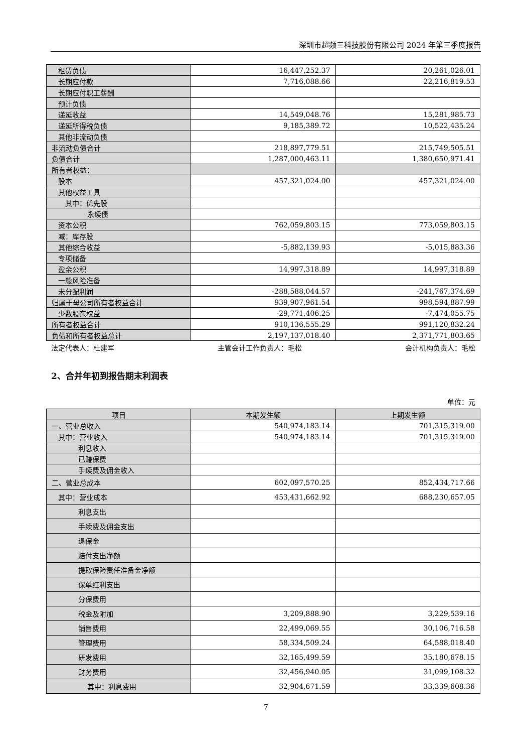深圳市超频三科技股份有限公司 2024 年第三季度报告
| 租赁负债 | 16,447,252.37 | 20,261,026.01 |
| 长期应付款 | 7,716,088.66 | 22,216,819.53 |
| 长期应付职工薪酬 | | |
| 预计负债 | | |
| 递延收益 | 14,549,048.76 | 15,281,985.73 |
| 递延所得税负债 | 9,185,389.72 | 10,522,435.24 |
| 其他非流动负债 | | |
| 非流动负债合计 | 218,897,779.51 | 215,749,505.51 |
| 负债合计 | 1,287,000,463.11 | 1,380,650,971.41 |
| 所有者权益： | | |
| 股本 | 457,321,024.00 | 457,321,024.00 |
| 其他权益工具 | | |
| 其中：优先股 | | |
| 永续债 | | |
| 资本公积 | 762,059,803.15 | 773,059,803.15 |
| 减：库存股 | | |
| 其他综合收益 | -5,882,139.93 | -5,015,883.36 |
| 专项储备 | | |
| 盈余公积 | 14,997,318.89 | 14,997,318.89 |
| 一般风险准备 | | |
| 未分配利润 | -288,588,044.57 | -241,767,374.69 |
| 归属于母公司所有者权益合计 | 939,907,961.54 | 998,594,887.99 |
| 少数股东权益 | -29,771,406.25 | -7,474,055.75 |
| 所有者权益合计 | 910,136,555.29 | 991,120,832.24 |
| 负债和所有者权益总计 | 2,197,137,018.40 | 2,371,771,803.65 |
法定代表人：杜建军 主管会计工作负责人：毛松 会计机构负责人：毛松
2、合并年初到报告期末利润表
单位：元
| 项目 | 本期发生额 | 上期发生额 |
| --- | --- | --- |
| 一、营业总收入 | 540,974,183.14 | 701,315,319.00 |
| 其中：营业收入 | 540,974,183.14 | 701,315,319.00 |
| 利息收入 | | |
| 已赚保费 | | |
| 手续费及佣金收入 | | |
| 二、营业总成本 | 602,097,570.25 | 852,434,717.66 |
| 其中：营业成本 | 453,431,662.92 | 688,230,657.05 |
| 利息支出 | | |
| 手续费及佣金支出 | | |
| 退保金 | | |
| 赔付支出净额 | | |
| 提取保险责任准备金净额 | | |
| 保单红利支出 | | |
| 分保费用 | | |
| 税金及附加 | 3,209,888.90 | 3,229,539.16 |
| 销售费用 | 22,499,069.55 | 30,106,716.58 |
| 管理费用 | 58,334,509.24 | 64,588,018.40 |
| 研发费用 | 32,165,499.59 | 35,180,678.15 |
| 财务费用 | 32,456,940.05 | 31,099,108.32 |
| 其中：利息费用 | 32,904,671.59 | 33,339,608.36 |
7